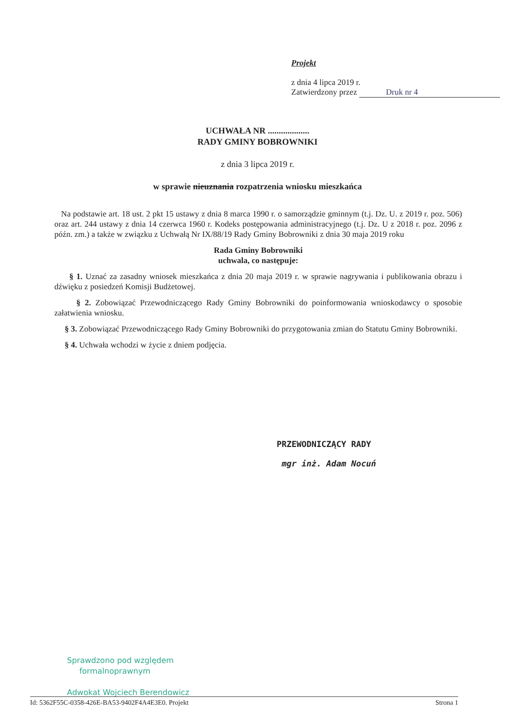Projekt
z dnia 4 lipca 2019 r.
Zatwierdzony przez Druk nr 4
UCHWAŁA NR ...................
RADY GMINY BOBROWNIKI
z dnia 3 lipca 2019 r.
w sprawie nieuznania rozpatrzenia wniosku mieszkańca
Na podstawie art. 18 ust. 2 pkt 15 ustawy z dnia 8 marca 1990 r. o samorządzie gminnym (t.j. Dz. U. z 2019 r. poz. 506) oraz art. 244 ustawy z dnia 14 czerwca 1960 r. Kodeks postępowania administracyjnego (t.j. Dz. U z 2018 r. poz. 2096 z późn. zm.) a także w związku z Uchwałą Nr IX/88/19 Rady Gminy Bobrowniki z dnia 30 maja 2019 roku
Rada Gminy Bobrowniki
uchwala, co następuje:
§ 1. Uznać za zasadny wniosek mieszkańca z dnia 20 maja 2019 r. w sprawie nagrywania i publikowania obrazu i dźwięku z posiedzeń Komisji Budżetowej.
§ 2. Zobowiązać Przewodniczącego Rady Gminy Bobrowniki do poinformowania wnioskodawcy o sposobie załatwienia wniosku.
§ 3. Zobowiązać Przewodniczącego Rady Gminy Bobrowniki do przygotowania zmian do Statutu Gminy Bobrowniki.
§ 4. Uchwała wchodzi w życie z dniem podjęcia.
PRZEWODNICZĄCY RADY
mgr inż. Adam Nocuń
Sprawdzono pod względem
formalnoprawnym
Adwokat Wojciech Berendowicz
Id: 5362F55C-0358-426E-BA53-9402F4A4E3E0. Projekt Strona 1